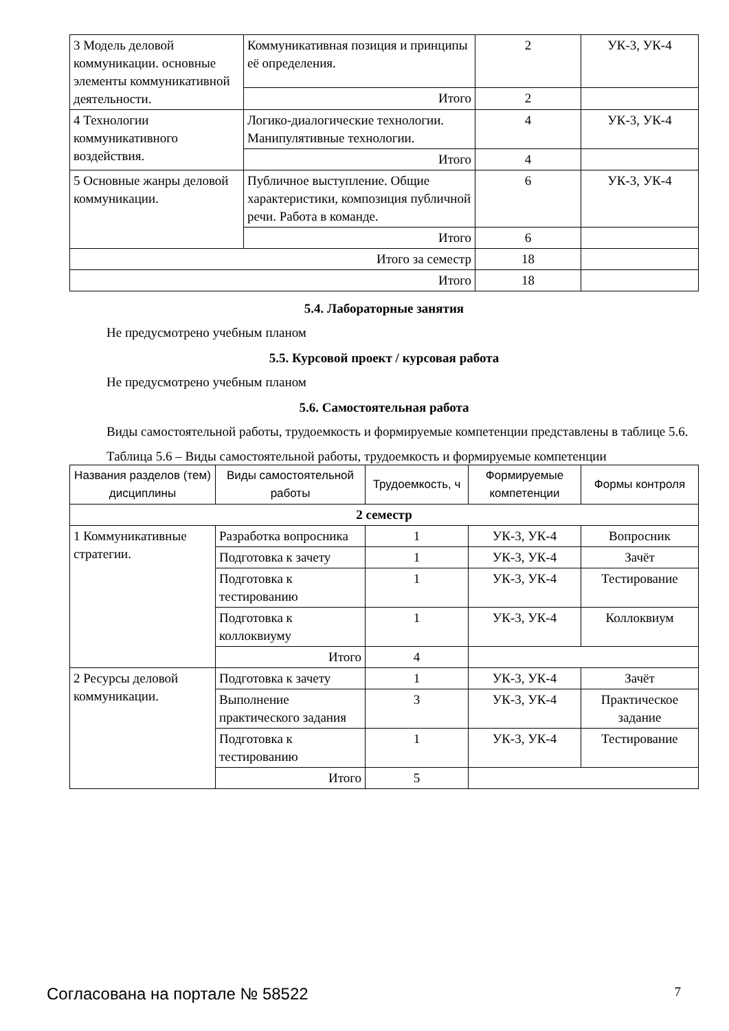| 3 Модель деловой коммуникации. основные элементы коммуникативной деятельности. | Коммуникативная позиция и принципы её определения. | 2 | УК-3, УК-4 |
| | Итого | 2 | |
| 4 Технологии коммуникативного воздействия. | Логико-диалогические технологии. Манипулятивные технологии. | 4 | УК-3, УК-4 |
| | Итого | 4 | |
| 5 Основные жанры деловой коммуникации. | Публичное выступление. Общие характеристики, композиция публичной речи. Работа в команде. | 6 | УК-3, УК-4 |
| | Итого | 6 | |
| Итого за семестр | | 18 | |
| Итого | | 18 | |
5.4. Лабораторные занятия
Не предусмотрено учебным планом
5.5. Курсовой проект / курсовая работа
Не предусмотрено учебным планом
5.6. Самостоятельная работа
Виды самостоятельной работы, трудоемкость и формируемые компетенции представлены в таблице 5.6.
Таблица 5.6 – Виды самостоятельной работы, трудоемкость и формируемые компетенции
| Названия разделов (тем) дисциплины | Виды самостоятельной работы | Трудоемкость, ч | Формируемые компетенции | Формы контроля |
| --- | --- | --- | --- | --- |
| 2 семестр | | | | |
| 1 Коммуникативные стратегии. | Разработка вопросника | 1 | УК-3, УК-4 | Вопросник |
| | Подготовка к зачету | 1 | УК-3, УК-4 | Зачёт |
| | Подготовка к тестированию | 1 | УК-3, УК-4 | Тестирование |
| | Подготовка к коллоквиуму | 1 | УК-3, УК-4 | Коллоквиум |
| | Итого | 4 | | |
| 2 Ресурсы деловой коммуникации. | Подготовка к зачету | 1 | УК-3, УК-4 | Зачёт |
| | Выполнение практического задания | 3 | УК-3, УК-4 | Практическое задание |
| | Подготовка к тестированию | 1 | УК-3, УК-4 | Тестирование |
| | Итого | 5 | | |
Согласована на портале № 58522 7